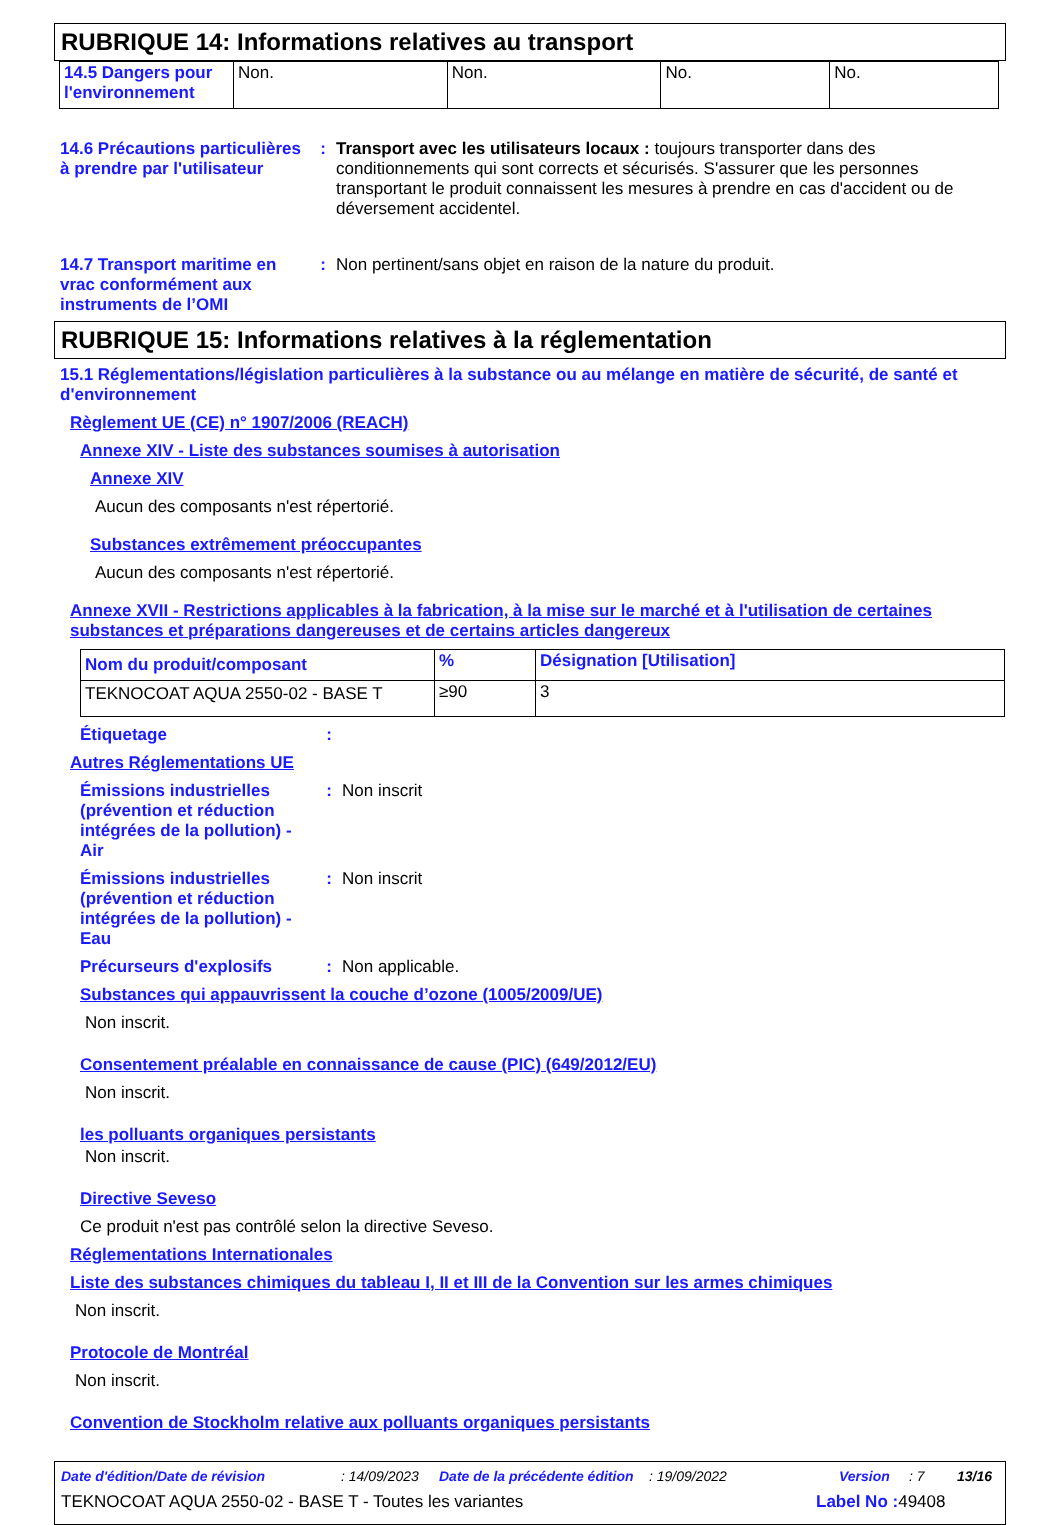RUBRIQUE 14: Informations relatives au transport
| 14.5 Dangers pour l'environnement | Non. | Non. | No. | No. |
14.6 Précautions particulières à prendre par l'utilisateur
: Transport avec les utilisateurs locaux : toujours transporter dans des conditionnements qui sont corrects et sécurisés. S'assurer que les personnes transportant le produit connaissent les mesures à prendre en cas d'accident ou de déversement accidentel.
14.7 Transport maritime en vrac conformément aux instruments de l’OMI
: Non pertinent/sans objet en raison de la nature du produit.
RUBRIQUE 15: Informations relatives à la réglementation
15.1 Réglementations/législation particulières à la substance ou au mélange en matière de sécurité, de santé et d'environnement
Règlement UE (CE) n° 1907/2006 (REACH)
Annexe XIV - Liste des substances soumises à autorisation
Annexe XIV
Aucun des composants n'est répertorié.
Substances extrêmement préoccupantes
Aucun des composants n'est répertorié.
Annexe XVII - Restrictions applicables à la fabrication, à la mise sur le marché et à l'utilisation de certaines substances et préparations dangereuses et de certains articles dangereux
| Nom du produit/composant | % | Désignation [Utilisation] |
| --- | --- | --- |
| TEKNOCOAT AQUA 2550-02 - BASE T | ≥90 | 3 |
Étiquetage :
Autres Réglementations UE
Émissions industrielles (prévention et réduction intégrées de la pollution) - Air
: Non inscrit
Émissions industrielles (prévention et réduction intégrées de la pollution) - Eau
: Non inscrit
Précurseurs d'explosifs : Non applicable.
Substances qui appauvrissent la couche d’ozone (1005/2009/UE)
Non inscrit.
Consentement préalable en connaissance de cause (PIC) (649/2012/EU)
Non inscrit.
les polluants organiques persistants
Non inscrit.
Directive Seveso
Ce produit n'est pas contrôlé selon la directive Seveso.
Réglementations Internationales
Liste des substances chimiques du tableau I, II et III de la Convention sur les armes chimiques
Non inscrit.
Protocole de Montréal
Non inscrit.
Convention de Stockholm relative aux polluants organiques persistants
Date d'édition/Date de révision: 14/09/2023 Date de la précédente édition: 19/09/2022 Version: 7 13/16
TEKNOCOAT AQUA 2550-02 - BASE T - Toutes les variantes Label No : 49408